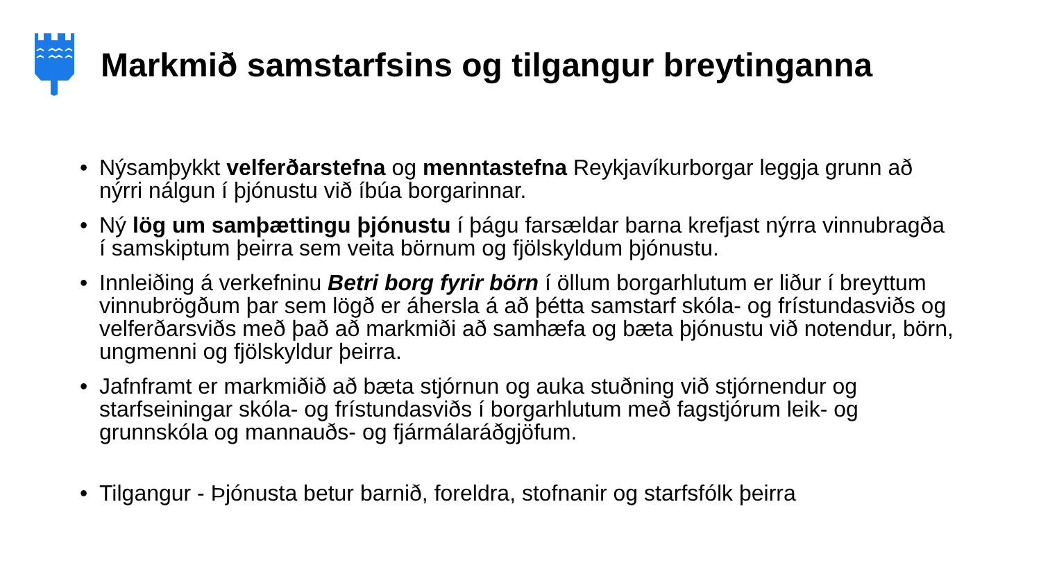Markmið samstarfsins og tilgangur breytinganna
• Nýsamþykkt velferðarstefna og menntastefna Reykjavíkurborgar leggja grunn að nýrri nálgun í þjónustu við íbúa borgarinnar.
• Ný lög um samþættingu þjónustu í þágu farsældar barna krefjast nýrra vinnubragða í samskiptum þeirra sem veita börnum og fjölskyldum þjónustu.
• Innleiðing á verkefninu Betri borg fyrir börn í öllum borgarhlutum er liður í breyttum vinnubrögðum þar sem lögð er áhersla á að þétta samstarf skóla- og frístundasviðs og velferðarsviðs með það að markmiði að samhæfa og bæta þjónustu við notendur, börn, ungmenni og fjölskyldur þeirra.
• Jafnframt er markmiðið að bæta stjórnun og auka stuðning við stjórnendur og starfseiningar skóla- og frístundasviðs í borgarhlutum með fagstjórum leik- og grunnskóla og mannauðs- og fjármálaráðgjöfum.
• Tilgangur - Þjónusta betur barnið, foreldra, stofnanir og starfsfólk þeirra